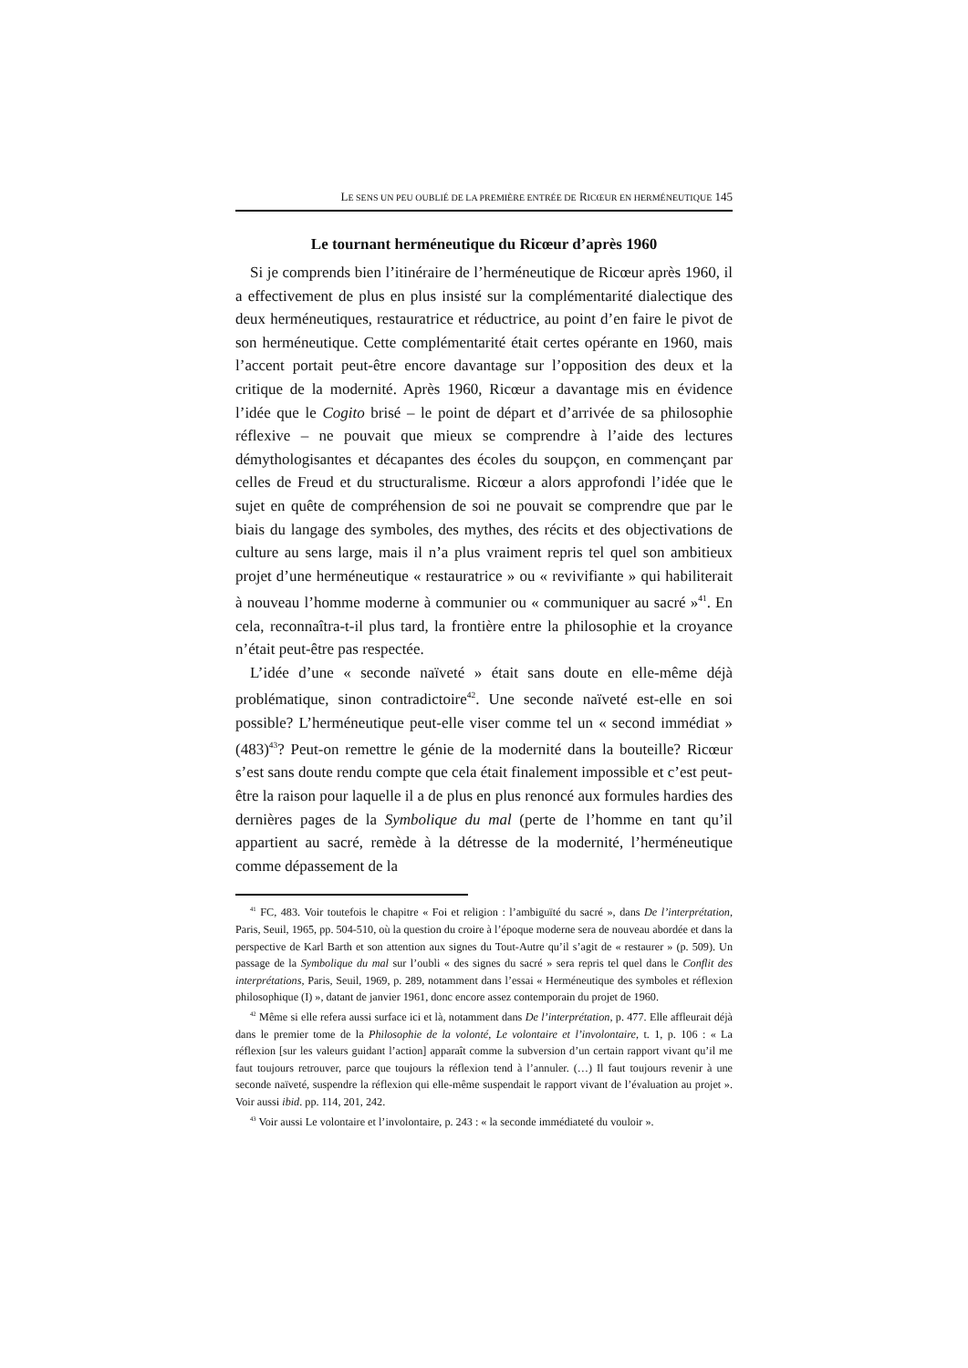LE SENS UN PEU OUBLIÉ DE LA PREMIÈRE ENTRÉE DE RICŒUR EN HERMÉNEUTIQUE 145
Le tournant herméneutique du Ricœur d’après 1960
Si je comprends bien l’itinéraire de l’herméneutique de Ricœur après 1960, il a effectivement de plus en plus insisté sur la complémentarité dialectique des deux herméneutiques, restauratrice et réductrice, au point d’en faire le pivot de son herméneutique. Cette complémentarité était certes opérante en 1960, mais l’accent portait peut-être encore davantage sur l’opposition des deux et la critique de la modernité. Après 1960, Ricœur a davantage mis en évidence l’idée que le Cogito brisé – le point de départ et d’arrivée de sa philosophie réflexive – ne pouvait que mieux se comprendre à l’aide des lectures démythologisantes et décapantes des écoles du soupçon, en commençant par celles de Freud et du structuralisme. Ricœur a alors approfondi l’idée que le sujet en quête de compréhension de soi ne pouvait se comprendre que par le biais du langage des symboles, des mythes, des récits et des objectivations de culture au sens large, mais il n’a plus vraiment repris tel quel son ambitieux projet d’une herméneutique « restauratrice » ou « revivifiante » qui habiliterait à nouveau l’homme moderne à communier ou « communiquer au sacré »<sup>41</sup>. En cela, reconnaîtra-t-il plus tard, la frontière entre la philosophie et la croyance n’était peut-être pas respectée.
L’idée d’une « seconde naïveté » était sans doute en elle-même déjà problématique, sinon contradictoire<sup>42</sup>. Une seconde naïveté est-elle en soi possible? L’herméneutique peut-elle viser comme tel un « second immédiat » (483)<sup>43</sup>? Peut-on remettre le génie de la modernité dans la bouteille? Ricœur s’est sans doute rendu compte que cela était finalement impossible et c’est peut-être la raison pour laquelle il a de plus en plus renoncé aux formules hardies des dernières pages de la Symbolique du mal (perte de l’homme en tant qu’il appartient au sacré, remède à la détresse de la modernité, l’herméneutique comme dépassement de la
<sup>41</sup> FC, 483. Voir toutefois le chapitre « Foi et religion : l’ambiguïté du sacré », dans De l’interprétation, Paris, Seuil, 1965, pp. 504-510, où la question du croire à l’époque moderne sera de nouveau abordée et dans la perspective de Karl Barth et son attention aux signes du Tout-Autre qu’il s’agit de « restaurer » (p. 509). Un passage de la Symbolique du mal sur l’oubli « des signes du sacré » sera repris tel quel dans le Conflit des interprétations, Paris, Seuil, 1969, p. 289, notamment dans l’essai « Herméneutique des symboles et réflexion philosophique (I) », datant de janvier 1961, donc encore assez contemporain du projet de 1960.
<sup>42</sup> Même si elle refera aussi surface ici et là, notamment dans De l’interprétation, p. 477. Elle affleurait déjà dans le premier tome de la Philosophie de la volonté, Le volontaire et l’involontaire, t. 1, p. 106 : « La réflexion [sur les valeurs guidant l’action] apparaît comme la subversion d’un certain rapport vivant qu’il me faut toujours retrouver, parce que toujours la réflexion tend à l’annuler. (…) Il faut toujours revenir à une seconde naïveté, suspendre la réflexion qui elle-même suspendait le rapport vivant de l’évaluation au projet ». Voir aussi ibid. pp. 114, 201, 242.
<sup>43</sup> Voir aussi Le volontaire et l’involontaire, p. 243 : « la seconde immédiateté du vouloir ».